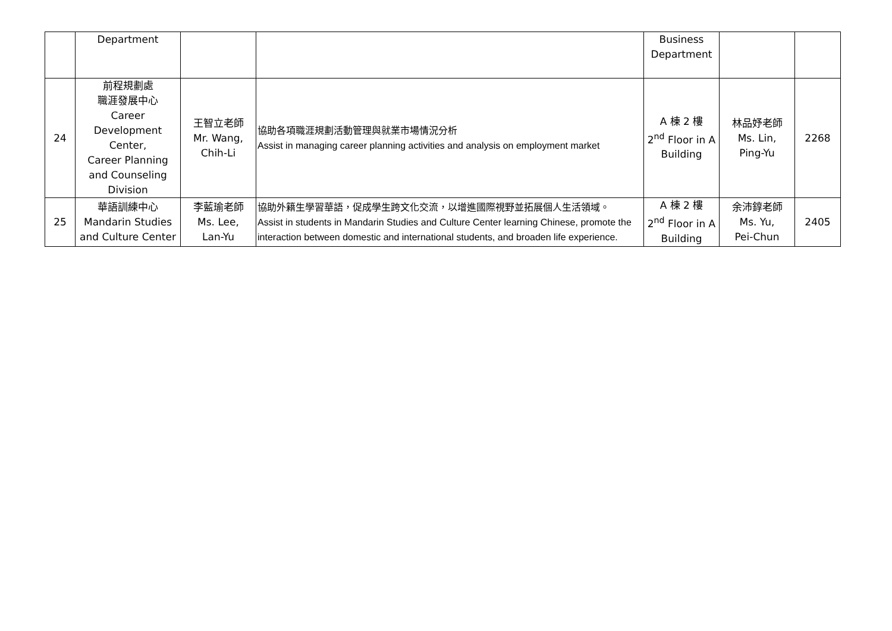| | Department | | | Business Department | | |
| 24 | 前程規劃處 職涯發展中心 Career Development Center, Career Planning and Counseling Division | 王智立老師 Mr. Wang, Chih-Li | 協助各項職涯規劃活動管理與就業市場情況分析 Assist in managing career planning activities and analysis on employment market | A 棟 2 樓 2<sup>nd</sup> Floor in A Building | 林品妤老師 Ms. Lin, Ping-Yu | 2268 |
| 25 | 華語訓練中心 Mandarin Studies and Culture Center | 李藍瑜老師 Ms. Lee, Lan-Yu | 協助外籍生學習華語，促成學生跨文化交流，以增進國際視野並拓展個人生活領域。 Assist in students in Mandarin Studies and Culture Center learning Chinese, promote the interaction between domestic and international students, and broaden life experience. | A 棟 2 樓 2<sup>nd</sup> Floor in A Building | 余沛錞老師 Ms. Yu, Pei-Chun | 2405 |